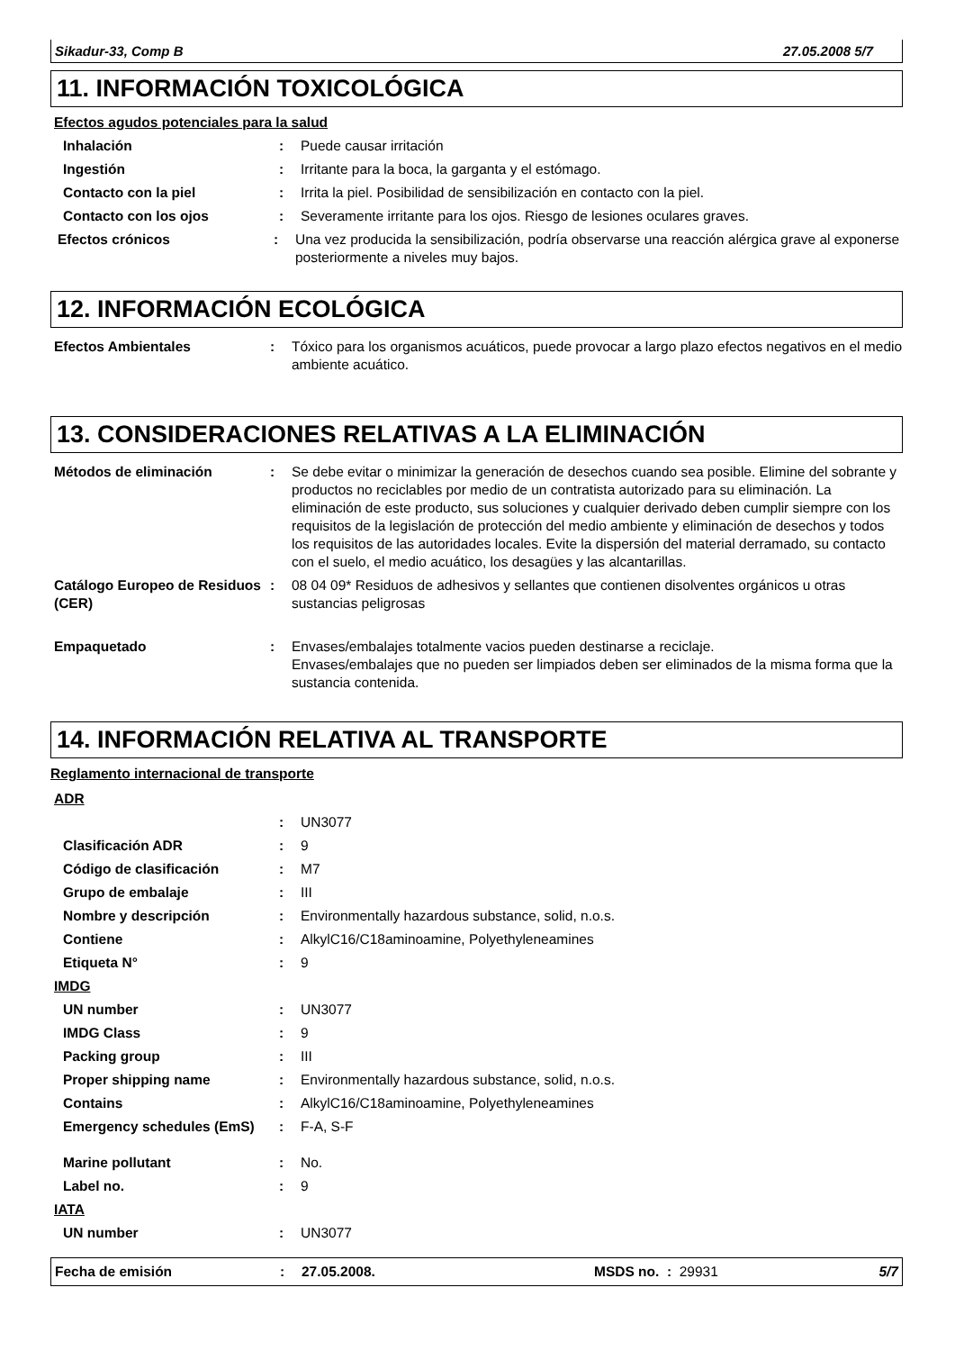Sikadur-33, Comp B 27.05.2008 5/7
11. INFORMACIÓN TOXICOLÓGICA
Efectos agudos potenciales para la salud
Inhalación : Puede causar irritación
Ingestión : Irritante para la boca, la garganta y el estómago.
Contacto con la piel : Irrita la piel. Posibilidad de sensibilización en contacto con la piel.
Contacto con los ojos : Severamente irritante para los ojos. Riesgo de lesiones oculares graves.
Efectos crónicos : Una vez producida la sensibilización, podría observarse una reacción alérgica grave al exponerse posteriormente a niveles muy bajos.
12. INFORMACIÓN ECOLÓGICA
Efectos Ambientales : Tóxico para los organismos acuáticos, puede provocar a largo plazo efectos negativos en el medio ambiente acuático.
13. CONSIDERACIONES RELATIVAS A LA ELIMINACIÓN
Métodos de eliminación : Se debe evitar o minimizar la generación de desechos cuando sea posible. Elimine del sobrante y productos no reciclables por medio de un contratista autorizado para su eliminación. La eliminación de este producto, sus soluciones y cualquier derivado deben cumplir siempre con los requisitos de la legislación de protección del medio ambiente y eliminación de desechos y todos los requisitos de las autoridades locales. Evite la dispersión del material derramado, su contacto con el suelo, el medio acuático, los desagües y las alcantarillas.
Catálogo Europeo de Residuos (CER)
: 08 04 09* Residuos de adhesivos y sellantes que contienen disolventes orgánicos u otras sustancias peligrosas
Empaquetado : Envases/embalajes totalmente vacios pueden destinarse a reciclaje.
Envases/embalajes que no pueden ser limpiados deben ser eliminados de la misma forma que la sustancia contenida.
14. INFORMACIÓN RELATIVA AL TRANSPORTE
Reglamento internacional de transporte
ADR
: UN3077
Clasificación ADR : 9
Código de clasificación : M7
Grupo de embalaje : III
Nombre y descripción : Environmentally hazardous substance, solid, n.o.s.
Contiene : AlkylC16/C18aminoamine, Polyethyleneamines
Etiqueta N° : 9
IMDG
UN number : UN3077
IMDG Class : 9
Packing group : III
Proper shipping name : Environmentally hazardous substance, solid, n.o.s.
Contains : AlkylC16/C18aminoamine, Polyethyleneamines
Emergency schedules (EmS) : F-A, S-F
Marine pollutant : No.
Label no. : 9
IATA
UN number : UN3077
Fecha de emisión: 27.05.2008. MSDS no. : 29931 5/7